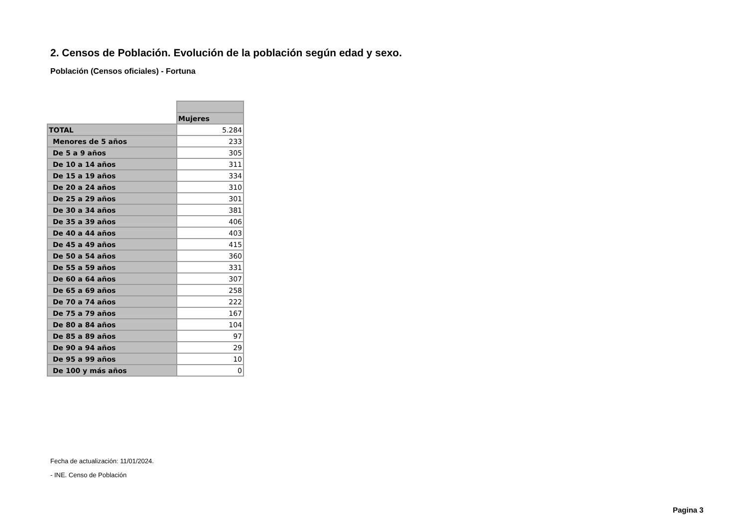2. Censos de Población. Evolución de la población según edad y sexo.
Población (Censos oficiales) - Fortuna
| | Mujeres |
| TOTAL | 5.284 |
| Menores de 5 años | 233 |
| De 5 a 9 años | 305 |
| De 10 a 14 años | 311 |
| De 15 a 19 años | 334 |
| De 20 a 24 años | 310 |
| De 25 a 29 años | 301 |
| De 30 a 34 años | 381 |
| De 35 a 39 años | 406 |
| De 40 a 44 años | 403 |
| De 45 a 49 años | 415 |
| De 50 a 54 años | 360 |
| De 55 a 59 años | 331 |
| De 60 a 64 años | 307 |
| De 65 a 69 años | 258 |
| De 70 a 74 años | 222 |
| De 75 a 79 años | 167 |
| De 80 a 84 años | 104 |
| De 85 a 89 años | 97 |
| De 90 a 94 años | 29 |
| De 95 a 99 años | 10 |
| De 100 y más años | 0 |
Fecha de actualización: 11/01/2024.
- INE. Censo de Población
Pagina 3